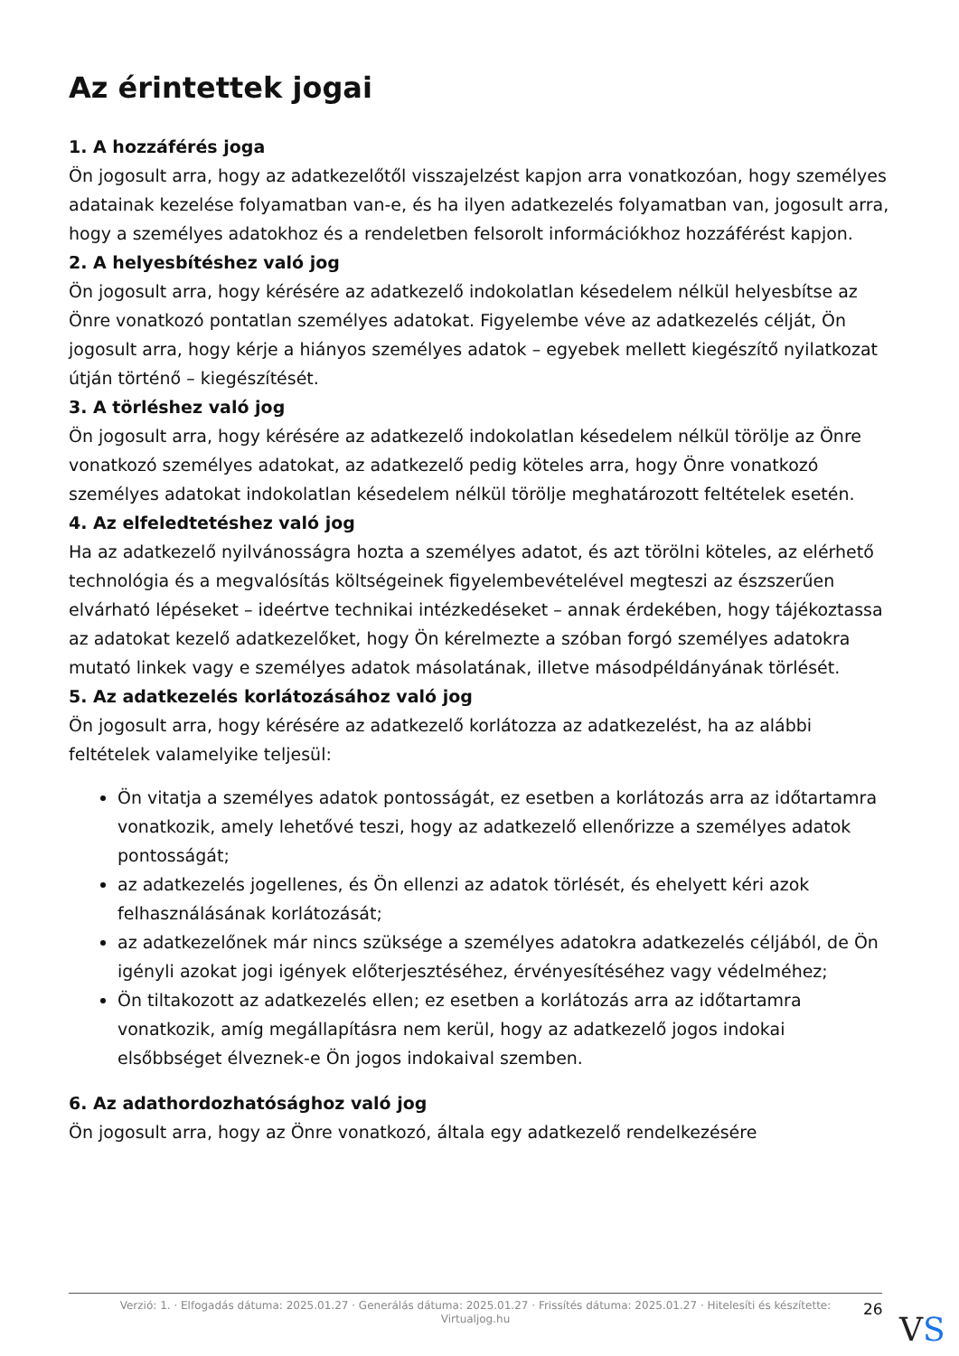Az érintettek jogai
1. A hozzáférés joga
Ön jogosult arra, hogy az adatkezelőtől visszajelzést kapjon arra vonatkozóan, hogy személyes adatainak kezelése folyamatban van-e, és ha ilyen adatkezelés folyamatban van, jogosult arra, hogy a személyes adatokhoz és a rendeletben felsorolt információkhoz hozzáférést kapjon.
2. A helyesbítéshez való jog
Ön jogosult arra, hogy kérésére az adatkezelő indokolatlan késedelem nélkül helyesbítse az Önre vonatkozó pontatlan személyes adatokat. Figyelembe véve az adatkezelés célját, Ön jogosult arra, hogy kérje a hiányos személyes adatok – egyebek mellett kiegészítő nyilatkozat útján történő – kiegészítését.
3. A törléshez való jog
Ön jogosult arra, hogy kérésére az adatkezelő indokolatlan késedelem nélkül törölje az Önre vonatkozó személyes adatokat, az adatkezelő pedig köteles arra, hogy Önre vonatkozó személyes adatokat indokolatlan késedelem nélkül törölje meghatározott feltételek esetén.
4. Az elfeledtetéshez való jog
Ha az adatkezelő nyilvánosságra hozta a személyes adatot, és azt törölni köteles, az elérhető technológia és a megvalósítás költségeinek figyelembevételével megteszi az észszerűen elvárható lépéseket – ideértve technikai intézkedéseket – annak érdekében, hogy tájékoztassa az adatokat kezelő adatkezelőket, hogy Ön kérelmezte a szóban forgó személyes adatokra mutató linkek vagy e személyes adatok másolatának, illetve másodpéldányának törlését.
5. Az adatkezelés korlátozásához való jog
Ön jogosult arra, hogy kérésére az adatkezelő korlátozza az adatkezelést, ha az alábbi feltételek valamelyike teljesül:
Ön vitatja a személyes adatok pontosságát, ez esetben a korlátozás arra az időtartamra vonatkozik, amely lehetővé teszi, hogy az adatkezelő ellenőrizze a személyes adatok pontosságát;
az adatkezelés jogellenes, és Ön ellenzi az adatok törlését, és ehelyett kéri azok felhasználásának korlátozását;
az adatkezelőnek már nincs szüksége a személyes adatokra adatkezelés céljából, de Ön igényli azokat jogi igények előterjesztéséhez, érvényesítéséhez vagy védelméhez;
Ön tiltakozott az adatkezelés ellen; ez esetben a korlátozás arra az időtartamra vonatkozik, amíg megállapításra nem kerül, hogy az adatkezelő jogos indokai elsőbbséget élveznek-e Ön jogos indokaival szemben.
6. Az adathordozhatósághoz való jog
Ön jogosult arra, hogy az Önre vonatkozó, általa egy adatkezelő rendelkezésére
Verzió: 1. · Elfogadás dátuma: 2025.01.27 · Generálás dátuma: 2025.01.27 · Frissítés dátuma: 2025.01.27 · Hitelesíti és készítette:
Virtualjog.hu
26
VS